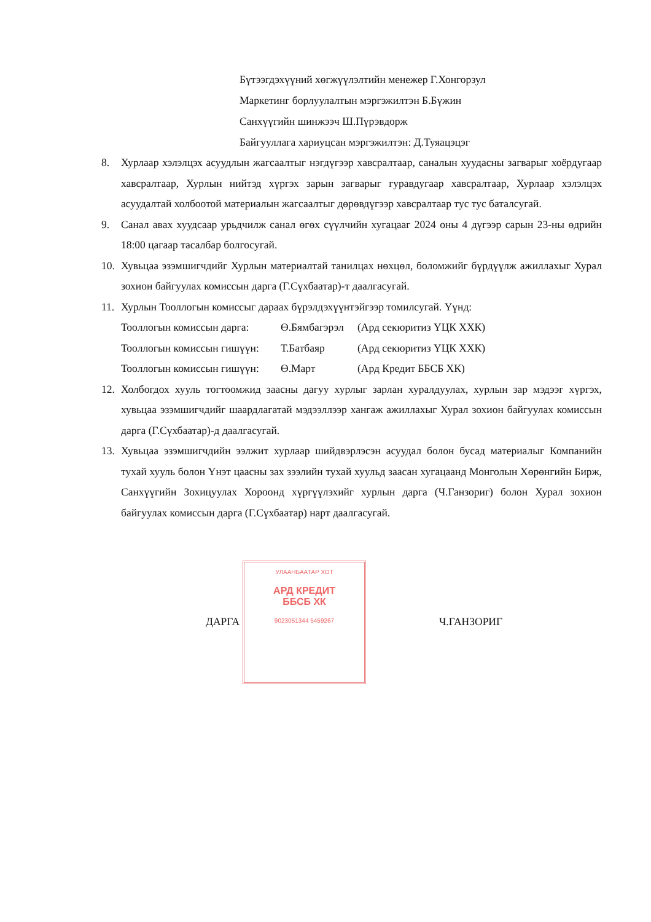Бүтээгдэхүүний хөгжүүлэлтийн менежер Г.Хонгорзул
Маркетинг борлуулалтын мэргэжилтэн Б.Бүжин
Санхүүгийн шинжээч Ш.Пүрэвдорж
Байгууллага хариуцсан мэргэжилтэн: Д.Туяацэцэг
8. Хурлаар хэлэлцэх асуудлын жагсаалтыг нэгдүгээр хавсралтаар, саналын хуудасны загварыг хоёрдугаар хавсралтаар, Хурлын нийтэд хүргэх зарын загварыг гуравдугаар хавсралтаар, Хурлаар хэлэлцэх асуудалтай холбоотой материалын жагсаалтыг дөрөвдүгээр хавсралтаар тус тус баталсугай.
9. Санал авах хуудсаар урьдчилж санал өгөх сүүлчийн хугацааг 2024 оны 4 дүгээр сарын 23-ны өдрийн 18:00 цагаар тасалбар болгосугай.
10. Хувьцаа эзэмшигчдийг Хурлын материалтай танилцах нөхцөл, боломжийг бүрдүүлж ажиллахыг Хурал зохион байгуулах комиссын дарга (Г.Сүхбаатар)-т даалгасугай.
11. Хурлын Тооллогын комиссыг дараах бүрэлдэхүүнтэйгээр томилсугай. Үүнд:
Тооллогын комиссын дарга: Ө.Бямбагэрэл (Ард секюритиз ҮЦК ХХК)
Тооллогын комиссын гишүүн: Т.Батбаяр (Ард секюритиз ҮЦК ХХК)
Тооллогын комиссын гишүүн: Ө.Март (Ард Кредит ББСБ ХК)
12. Холбогдох хууль тогтоомжид заасны дагуу хурлыг зарлан хуралдуулах, хурлын зар мэдээг хүргэх, хувьцаа эзэмшигчдийг шаардлагатай мэдээллээр хангаж ажиллахыг Хурал зохион байгуулах комиссын дарга (Г.Сүхбаатар)-д даалгасугай.
13. Хувьцаа эзэмшигчдийн ээлжит хурлаар шийдвэрлэсэн асуудал болон бусад материалыг Компанийн тухай хууль болон Үнэт цаасны зах зээлийн тухай хуульд заасан хугацаанд Монголын Хөрөнгийн Бирж, Санхүүгийн Зохицуулах Хороонд хүргүүлэхийг хурлын дарга (Ч.Ганзориг) болон Хурал зохион байгуулах комиссын дарга (Г.Сүхбаатар) нарт даалгасугай.
ДАРГА Ч.ГАНЗОРИГ
УЛААНБААТАР ХОТ
АРД КРЕДИТ
ББСБ ХК
9023051344 5459267